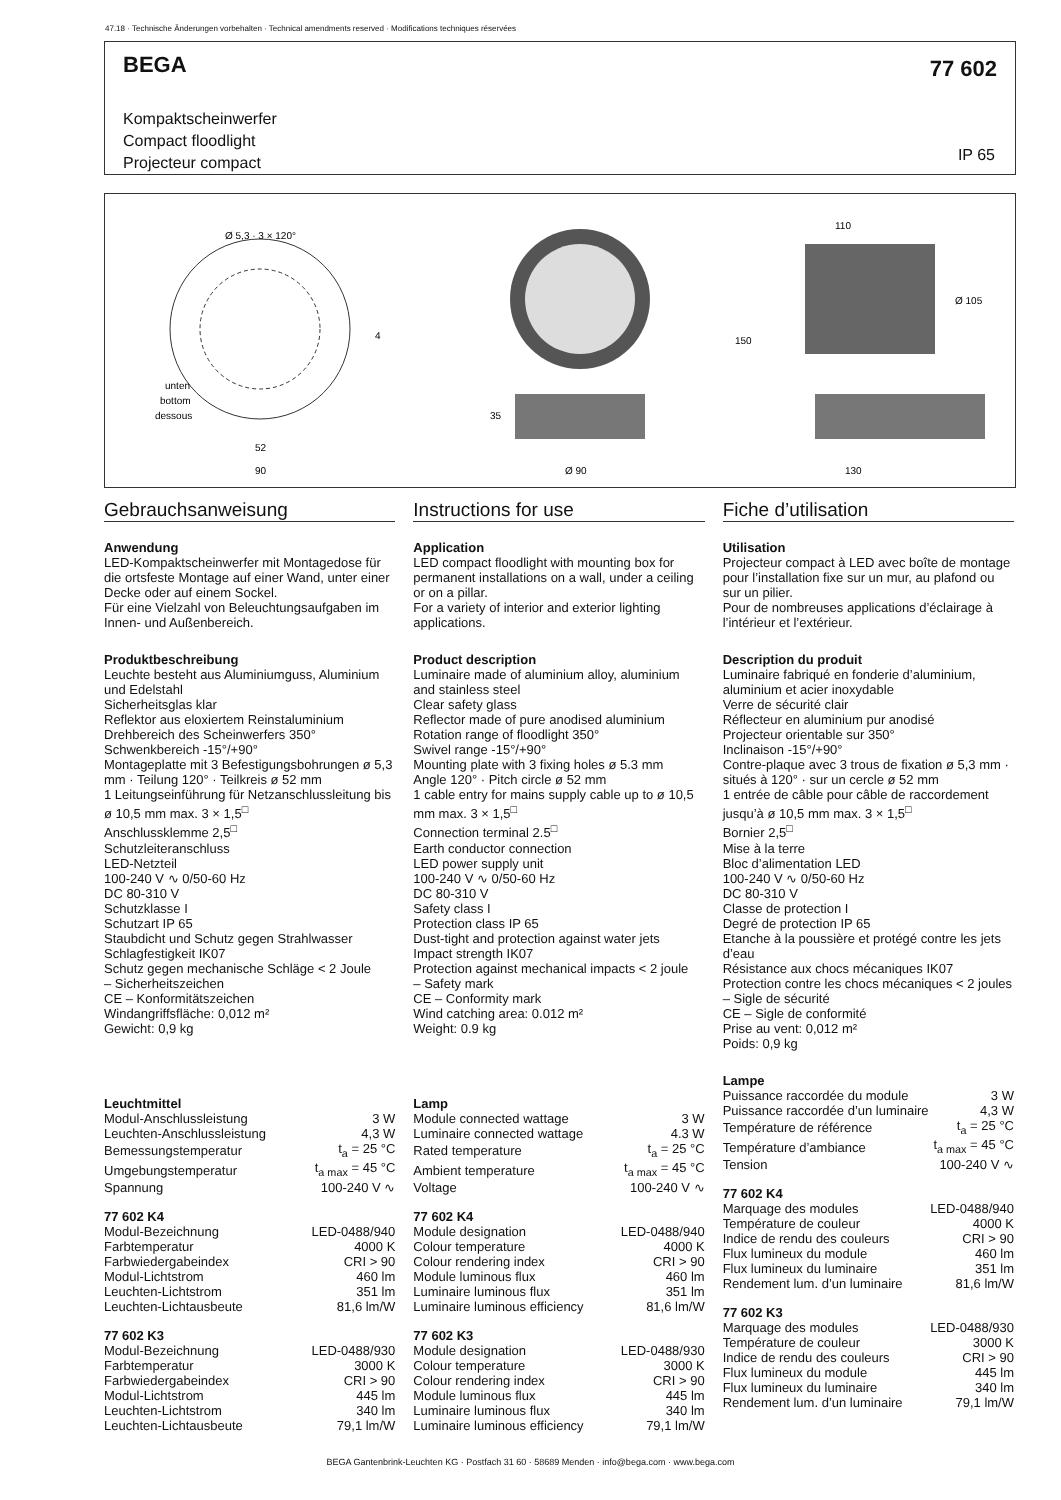47.18 · Technische Änderungen vorbehalten · Technical amendments reserved · Modifications techniques réservées
BEGA
77 602
Kompaktscheinwerfer
Compact floodlight
Projecteur compact
IP 65
Ø 5,3 · 3 × 120°
unten
bottom
dessous
52
90
4
35
Ø 90
110
150
Ø 105
130
Gebrauchsanweisung
Anwendung
LED-Kompaktscheinwerfer mit Montagedose für die ortsfeste Montage auf einer Wand, unter einer Decke oder auf einem Sockel.
Für eine Vielzahl von Beleuchtungsaufgaben im Innen- und Außenbereich.
Produktbeschreibung
Leuchte besteht aus Aluminiumguss, Aluminium und Edelstahl
Sicherheitsglas klar
Reflektor aus eloxiertem Reinstaluminium
Drehbereich des Scheinwerfers 350°
Schwenkbereich -15°/+90°
Montageplatte mit 3 Befestigungsbohrungen ø 5,3 mm · Teilung 120° · Teilkreis ø 52 mm
1 Leitungseinführung für Netzanschlussleitung bis ø 10,5 mm max. 3 × 1,5<sup>□</sup>
Anschlussklemme 2,5<sup>□</sup>
Schutzleiteranschluss
LED-Netzteil
100-240 V ∿ 0/50-60 Hz
DC 80-310 V
Schutzklasse I
Schutzart IP 65
Staubdicht und Schutz gegen Strahlwasser
Schlagfestigkeit IK07
Schutz gegen mechanische Schläge < 2 Joule
– Sicherheitszeichen
CE – Konformitätszeichen
Windangriffsfläche: 0,012 m²
Gewicht: 0,9 kg
Leuchtmittel
| Modul-Anschlussleistung | 3 W |
| Leuchten-Anschlussleistung | 4,3 W |
| Bemessungstemperatur | t<sub>a</sub> = 25 °C |
| Umgebungstemperatur | t<sub>a max</sub> = 45 °C |
| Spannung | 100-240 V ∿ |
77 602 K4
| Modul-Bezeichnung | LED-0488/940 |
| Farbtemperatur | 4000 K |
| Farbwiedergabeindex | CRI > 90 |
| Modul-Lichtstrom | 460 lm |
| Leuchten-Lichtstrom | 351 lm |
| Leuchten-Lichtausbeute | 81,6 lm/W |
77 602 K3
| Modul-Bezeichnung | LED-0488/930 |
| Farbtemperatur | 3000 K |
| Farbwiedergabeindex | CRI > 90 |
| Modul-Lichtstrom | 445 lm |
| Leuchten-Lichtstrom | 340 lm |
| Leuchten-Lichtausbeute | 79,1 lm/W |
Instructions for use
Application
LED compact floodlight with mounting box for permanent installations on a wall, under a ceiling or on a pillar.
For a variety of interior and exterior lighting applications.
Product description
Luminaire made of aluminium alloy, aluminium and stainless steel
Clear safety glass
Reflector made of pure anodised aluminium
Rotation range of floodlight 350°
Swivel range -15°/+90°
Mounting plate with 3 fixing holes ø 5.3 mm
Angle 120° · Pitch circle ø 52 mm
1 cable entry for mains supply cable up to ø 10,5 mm max. 3 × 1,5<sup>□</sup>
Connection terminal 2.5<sup>□</sup>
Earth conductor connection
LED power supply unit
100-240 V ∿ 0/50-60 Hz
DC 80-310 V
Safety class I
Protection class IP 65
Dust-tight and protection against water jets
Impact strength IK07
Protection against mechanical impacts < 2 joule
– Safety mark
CE – Conformity mark
Wind catching area: 0.012 m²
Weight: 0.9 kg
Lamp
| Module connected wattage | 3 W |
| Luminaire connected wattage | 4.3 W |
| Rated temperature | t<sub>a</sub> = 25 °C |
| Ambient temperature | t<sub>a max</sub> = 45 °C |
| Voltage | 100-240 V ∿ |
77 602 K4
| Module designation | LED-0488/940 |
| Colour temperature | 4000 K |
| Colour rendering index | CRI > 90 |
| Module luminous flux | 460 lm |
| Luminaire luminous flux | 351 lm |
| Luminaire luminous efficiency | 81,6 lm/W |
77 602 K3
| Module designation | LED-0488/930 |
| Colour temperature | 3000 K |
| Colour rendering index | CRI > 90 |
| Module luminous flux | 445 lm |
| Luminaire luminous flux | 340 lm |
| Luminaire luminous efficiency | 79,1 lm/W |
Fiche d’utilisation
Utilisation
Projecteur compact à LED avec boîte de montage pour l’installation fixe sur un mur, au plafond ou sur un pilier.
Pour de nombreuses applications d’éclairage à l’intérieur et l’extérieur.
Description du produit
Luminaire fabriqué en fonderie d’aluminium, aluminium et acier inoxydable
Verre de sécurité clair
Réflecteur en aluminium pur anodisé
Projecteur orientable sur 350°
Inclinaison -15°/+90°
Contre-plaque avec 3 trous de fixation ø 5,3 mm · situés à 120° · sur un cercle ø 52 mm
1 entrée de câble pour câble de raccordement jusqu’à ø 10,5 mm max. 3 × 1,5<sup>□</sup>
Bornier 2,5<sup>□</sup>
Mise à la terre
Bloc d’alimentation LED
100-240 V ∿ 0/50-60 Hz
DC 80-310 V
Classe de protection I
Degré de protection IP 65
Etanche à la poussière et protégé contre les jets d’eau
Résistance aux chocs mécaniques IK07
Protection contre les chocs mécaniques < 2 joules
– Sigle de sécurité
CE – Sigle de conformité
Prise au vent: 0,012 m²
Poids: 0,9 kg
Lampe
| Puissance raccordée du module | 3 W |
| Puissance raccordée d’un luminaire | 4,3 W |
| Température de référence | t<sub>a</sub> = 25 °C |
| Température d’ambiance | t<sub>a max</sub> = 45 °C |
| Tension | 100-240 V ∿ |
77 602 K4
| Marquage des modules | LED-0488/940 |
| Température de couleur | 4000 K |
| Indice de rendu des couleurs | CRI > 90 |
| Flux lumineux du module | 460 lm |
| Flux lumineux du luminaire | 351 lm |
| Rendement lum. d’un luminaire | 81,6 lm/W |
77 602 K3
| Marquage des modules | LED-0488/930 |
| Température de couleur | 3000 K |
| Indice de rendu des couleurs | CRI > 90 |
| Flux lumineux du module | 445 lm |
| Flux lumineux du luminaire | 340 lm |
| Rendement lum. d’un luminaire | 79,1 lm/W |
BEGA Gantenbrink-Leuchten KG · Postfach 31 60 · 58689 Menden · info@bega.com · www.bega.com